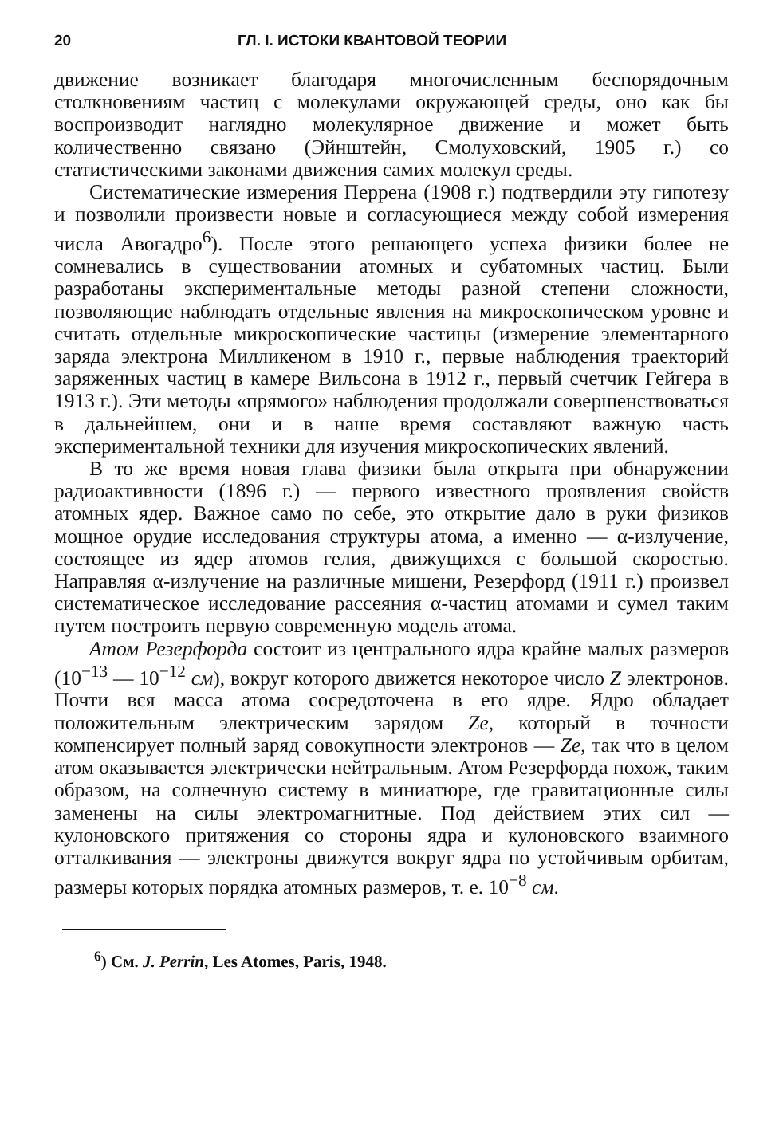20 ГЛ. I. ИСТОКИ КВАНТОВОЙ ТЕОРИИ
движение возникает благодаря многочисленным беспорядочным столкновениям частиц с молекулами окружающей среды, оно как бы воспроизводит наглядно молекулярное движение и может быть количественно связано (Эйнштейн, Смолуховский, 1905 г.) со статистическими законами движения самих молекул среды.
Систематические измерения Перрена (1908 г.) подтвердили эту гипотезу и позволили произвести новые и согласующиеся между собой измерения числа Авогадро<sup>6</sup>). После этого решающего успеха физики более не сомневались в существовании атомных и субатомных частиц. Были разработаны экспериментальные методы разной степени сложности, позволяющие наблюдать отдельные явления на микроскопическом уровне и считать отдельные микроскопические частицы (измерение элементарного заряда электрона Милликеном в 1910 г., первые наблюдения траекторий заряженных частиц в камере Вильсона в 1912 г., первый счетчик Гейгера в 1913 г.). Эти методы «прямого» наблюдения продолжали совершенствоваться в дальнейшем, они и в наше время составляют важную часть экспериментальной техники для изучения микроскопических явлений.
В то же время новая глава физики была открыта при обнаружении радиоактивности (1896 г.) — первого известного проявления свойств атомных ядер. Важное само по себе, это открытие дало в руки физиков мощное орудие исследования структуры атома, а именно — α-излучение, состоящее из ядер атомов гелия, движущихся с большой скоростью. Направляя α-излучение на различные мишени, Резерфорд (1911 г.) произвел систематическое исследование рассеяния α-частиц атомами и сумел таким путем построить первую современную модель атома.
Атом Резерфорда состоит из центрального ядра крайне малых размеров (10<sup>−13</sup> — 10<sup>−12</sup> см), вокруг которого движется некоторое число Z электронов. Почти вся масса атома сосредоточена в его ядре. Ядро обладает положительным электрическим зарядом Ze, который в точности компенсирует полный заряд совокупности электронов — Ze, так что в целом атом оказывается электрически нейтральным. Атом Резерфорда похож, таким образом, на солнечную систему в миниатюре, где гравитационные силы заменены на силы электромагнитные. Под действием этих сил — кулоновского притяжения со стороны ядра и кулоновского взаимного отталкивания — электроны движутся вокруг ядра по устойчивым орбитам, размеры которых порядка атомных размеров, т. е. 10<sup>−8</sup> см.
<sup>6</sup>) См. J. Perrin, Les Atomes, Paris, 1948.